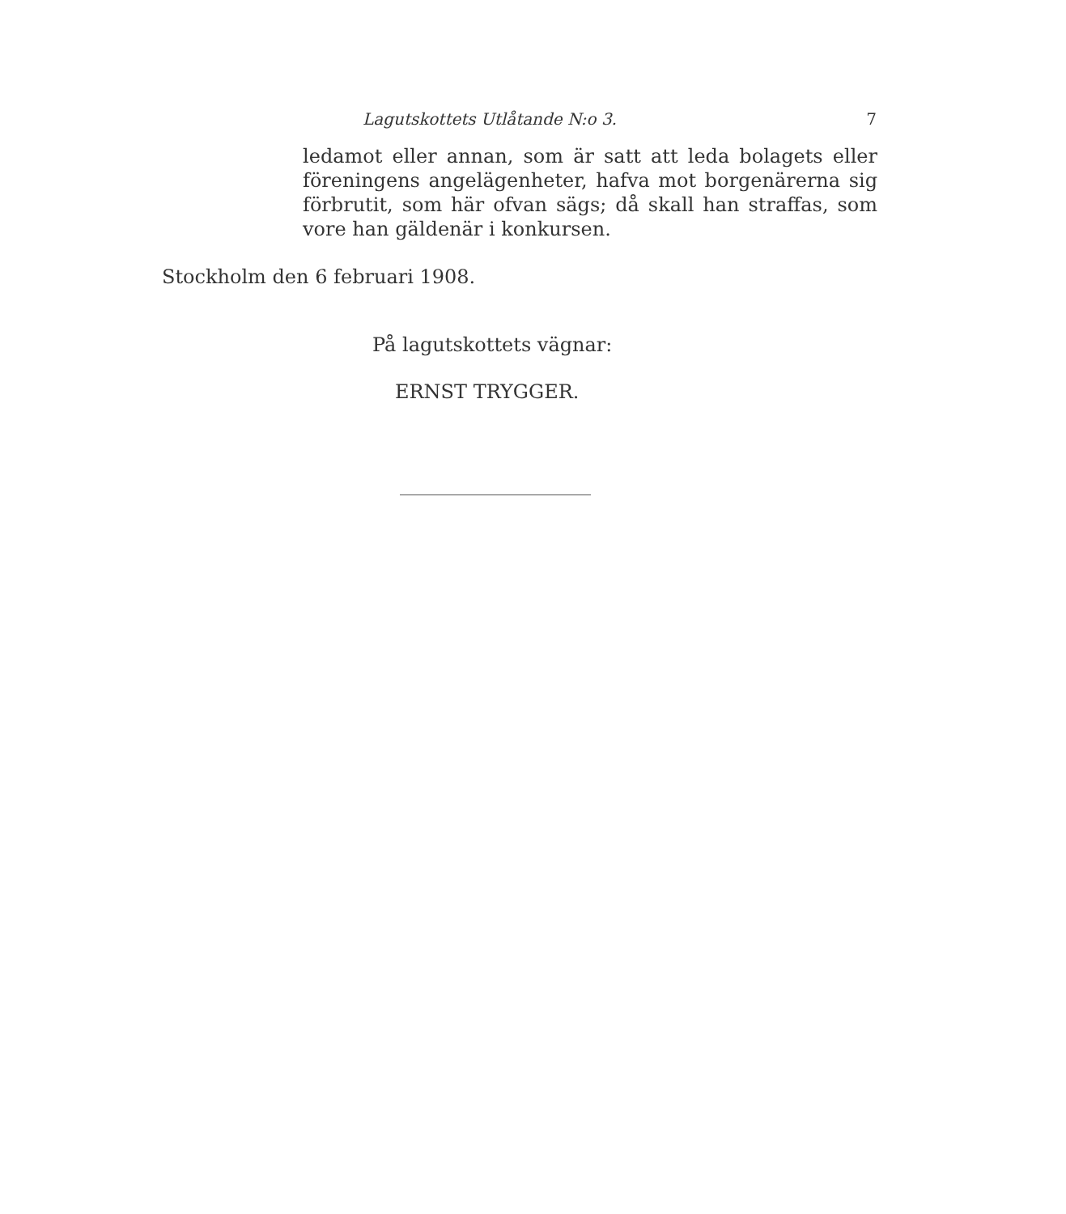Lagutskottets Utlåtande N:o 3. 7
ledamot eller annan, som är satt att leda bolagets eller föreningens angelägenheter, hafva mot borgenärerna sig förbrutit, som här ofvan sägs; då skall han straffas, som vore han gäldenär i konkursen.
Stockholm den 6 februari 1908.
På lagutskottets vägnar:
ERNST TRYGGER.